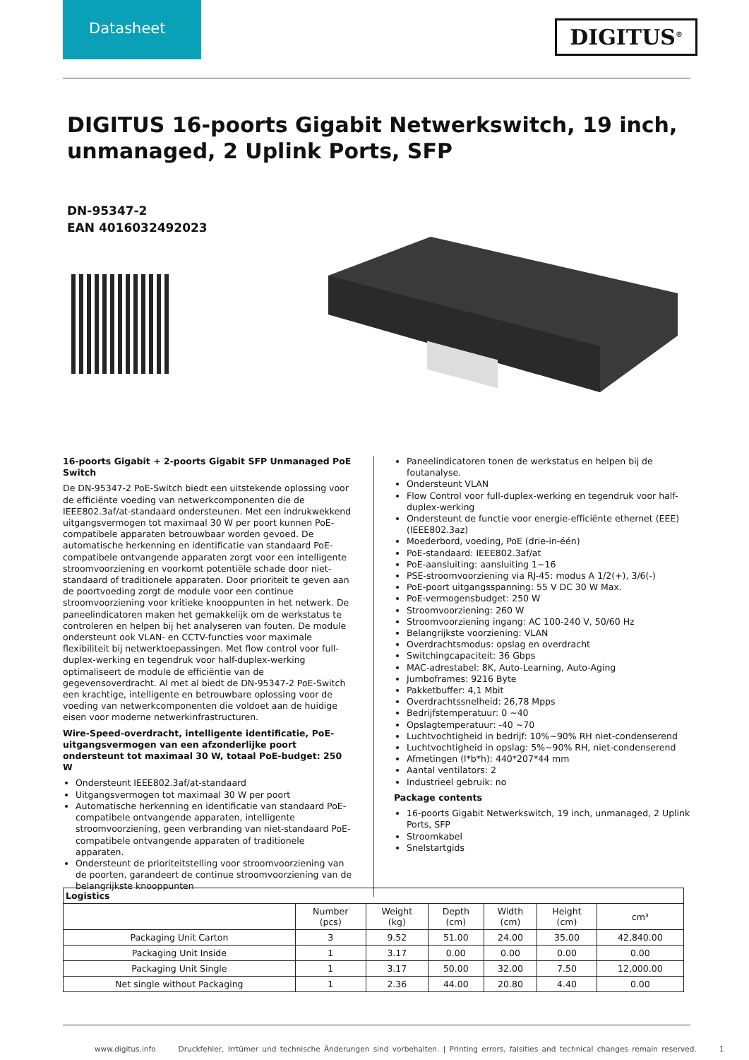Datasheet
DIGITUS<sup>®</sup>
DIGITUS 16-poorts Gigabit Netwerkswitch, 19 inch, unmanaged, 2 Uplink Ports, SFP
DN-95347-2
EAN 4016032492023
16-poorts Gigabit + 2-poorts Gigabit SFP Unmanaged PoE Switch
De DN-95347-2 PoE-Switch biedt een uitstekende oplossing voor de efficiënte voeding van netwerkcomponenten die de IEEE802.3af/at-standaard ondersteunen. Met een indrukwekkend uitgangsvermogen tot maximaal 30 W per poort kunnen PoE-compatibele apparaten betrouwbaar worden gevoed. De automatische herkenning en identificatie van standaard PoE-compatibele ontvangende apparaten zorgt voor een intelligente stroomvoorziening en voorkomt potentiële schade door niet-standaard of traditionele apparaten. Door prioriteit te geven aan de poortvoeding zorgt de module voor een continue stroomvoorziening voor kritieke knooppunten in het netwerk. De paneelindicatoren maken het gemakkelijk om de werkstatus te controleren en helpen bij het analyseren van fouten. De module ondersteunt ook VLAN- en CCTV-functies voor maximale flexibiliteit bij netwerktoepassingen. Met flow control voor full-duplex-werking en tegendruk voor half-duplex-werking optimaliseert de module de efficiëntie van de gegevensoverdracht. Al met al biedt de DN-95347-2 PoE-Switch een krachtige, intelligente en betrouwbare oplossing voor de voeding van netwerkcomponenten die voldoet aan de huidige eisen voor moderne netwerkinfrastructuren.
Wire-Speed-overdracht, intelligente identificatie, PoE-uitgangsvermogen van een afzonderlijke poort ondersteunt tot maximaal 30 W, totaal PoE-budget: 250 W
Ondersteunt IEEE802.3af/at-standaard
Uitgangsvermogen tot maximaal 30 W per poort
Automatische herkenning en identificatie van standaard PoE-compatibele ontvangende apparaten, intelligente stroomvoorziening, geen verbranding van niet-standaard PoE-compatibele ontvangende apparaten of traditionele apparaten.
Ondersteunt de prioriteitstelling voor stroomvoorziening van de poorten, garandeert de continue stroomvoorziening van de belangrijkste knooppunten
Paneelindicatoren tonen de werkstatus en helpen bij de foutanalyse.
Ondersteunt VLAN
Flow Control voor full-duplex-werking en tegendruk voor half-duplex-werking
Ondersteunt de functie voor energie-efficiënte ethernet (EEE) (IEEE802.3az)
Moederbord, voeding, PoE (drie-in-één)
PoE-standaard: IEEE802.3af/at
PoE-aansluiting: aansluiting 1~16
PSE-stroomvoorziening via RJ-45: modus A 1/2(+), 3/6(-)
PoE-poort uitgangsspanning: 55 V DC 30 W Max.
PoE-vermogensbudget: 250 W
Stroomvoorziening: 260 W
Stroomvoorziening ingang: AC 100-240 V, 50/60 Hz
Belangrijkste voorziening: VLAN
Overdrachtsmodus: opslag en overdracht
Switchingcapaciteit: 36 Gbps
MAC-adrestabel: 8K, Auto-Learning, Auto-Aging
Jumboframes: 9216 Byte
Pakketbuffer: 4,1 Mbit
Overdrachtssnelheid: 26,78 Mpps
Bedrijfstemperatuur: 0 ~40
Opslagtemperatuur: -40 ~70
Luchtvochtigheid in bedrijf: 10%~90% RH niet-condenserend
Luchtvochtigheid in opslag: 5%~90% RH, niet-condenserend
Afmetingen (l*b*h): 440*207*44 mm
Aantal ventilators: 2
Industrieel gebruik: no
Package contents
16-poorts Gigabit Netwerkswitch, 19 inch, unmanaged, 2 Uplink Ports, SFP
Stroomkabel
Snelstartgids
| Logistics | | | | | | |
| --- | --- | --- | --- | --- | --- | --- |
| | Number (pcs) | Weight (kg) | Depth (cm) | Width (cm) | Height (cm) | cm³ |
| Packaging Unit Carton | 3 | 9.52 | 51.00 | 24.00 | 35.00 | 42,840.00 |
| Packaging Unit Inside | 1 | 3.17 | 0.00 | 0.00 | 0.00 | 0.00 |
| Packaging Unit Single | 1 | 3.17 | 50.00 | 32.00 | 7.50 | 12,000.00 |
| Net single without Packaging | 1 | 2.36 | 44.00 | 20.80 | 4.40 | 0.00 |
www.digitus.info Druckfehler, Irrtümer und technische Änderungen sind vorbehalten. | Printing errors, falsities and technical changes remain reserved. 1